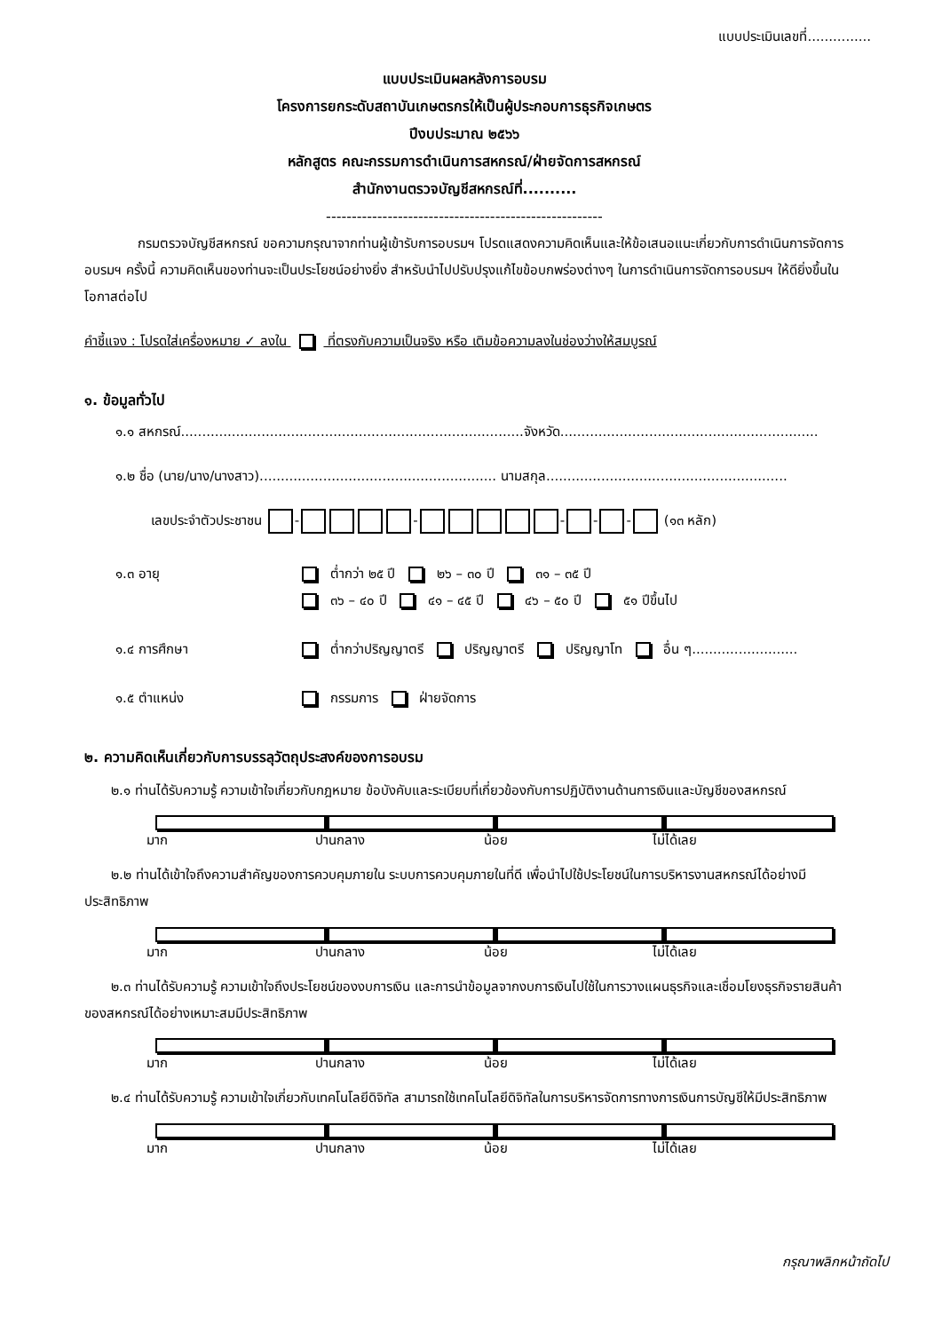แบบประเมินเลขที่...............
แบบประเมินผลหลังการอบรม
โครงการยกระดับสถาบันเกษตรกรให้เป็นผู้ประกอบการธุรกิจเกษตร
ปีงบประมาณ ๒๕๖๖
หลักสูตร คณะกรรมการดำเนินการสหกรณ์/ฝ่ายจัดการสหกรณ์
สำนักงานตรวจบัญชีสหกรณ์ที่..........
------------------------------------------------------
กรมตรวจบัญชีสหกรณ์ ขอความกรุณาจากท่านผู้เข้ารับการอบรมฯ โปรดแสดงความคิดเห็นและให้ข้อเสนอแนะเกี่ยวกับการดำเนินการจัดการอบรมฯ ครั้งนี้ ความคิดเห็นของท่านจะเป็นประโยชน์อย่างยิ่ง สำหรับนำไปปรับปรุงแก้ไขข้อบกพร่องต่างๆ ในการดำเนินการจัดการอบรมฯ ให้ดียิ่งขึ้นในโอกาสต่อไป
คำชี้แจง : โปรดใส่เครื่องหมาย ✓ ลงใน ที่ตรงกับความเป็นจริง หรือ เติมข้อความลงในช่องว่างให้สมบูรณ์
๑. ข้อมูลทั่วไป
๑.๑ สหกรณ์.................................................................................จังหวัด.............................................................
๑.๒ ชื่อ (นาย/นาง/นางสาว)........................................................ นามสกุล.........................................................
เลขประจำตัวประชาชน - - - - - (๑๓ หลัก)
๑.๓ อายุ ต่ำกว่า ๒๕ ปี ๒๖ – ๓๐ ปี ๓๑ – ๓๕ ปี
๓๖ – ๔๐ ปี ๔๑ – ๔๕ ปี ๔๖ – ๕๐ ปี ๕๑ ปีขึ้นไป
๑.๔ การศึกษา ต่ำกว่าปริญญาตรี ปริญญาตรี ปริญญาโท อื่น ๆ.........................
๑.๕ ตำแหน่ง กรรมการ ฝ่ายจัดการ
๒. ความคิดเห็นเกี่ยวกับการบรรลุวัตถุประสงค์ของการอบรม
๒.๑ ท่านได้รับความรู้ ความเข้าใจเกี่ยวกับกฎหมาย ข้อบังคับและระเบียบที่เกี่ยวข้องกับการปฏิบัติงานด้านการเงินและบัญชีของสหกรณ์
มาก ปานกลาง น้อย ไม่ได้เลย
๒.๒ ท่านได้เข้าใจถึงความสำคัญของการควบคุมภายใน ระบบการควบคุมภายในที่ดี เพื่อนำไปใช้ประโยชน์ในการบริหารงานสหกรณ์ได้อย่างมีประสิทธิภาพ
มาก ปานกลาง น้อย ไม่ได้เลย
๒.๓ ท่านได้รับความรู้ ความเข้าใจถึงประโยชน์ของงบการเงิน และการนำข้อมูลจากงบการเงินไปใช้ในการวางแผนธุรกิจและเชื่อมโยงธุรกิจรายสินค้าของสหกรณ์ได้อย่างเหมาะสมมีประสิทธิภาพ
มาก ปานกลาง น้อย ไม่ได้เลย
๒.๔ ท่านได้รับความรู้ ความเข้าใจเกี่ยวกับเทคโนโลยีดิจิทัล สามารถใช้เทคโนโลยีดิจิทัลในการบริหารจัดการทางการเงินการบัญชีให้มีประสิทธิภาพ
มาก ปานกลาง น้อย ไม่ได้เลย
กรุณาพลิกหน้าถัดไป